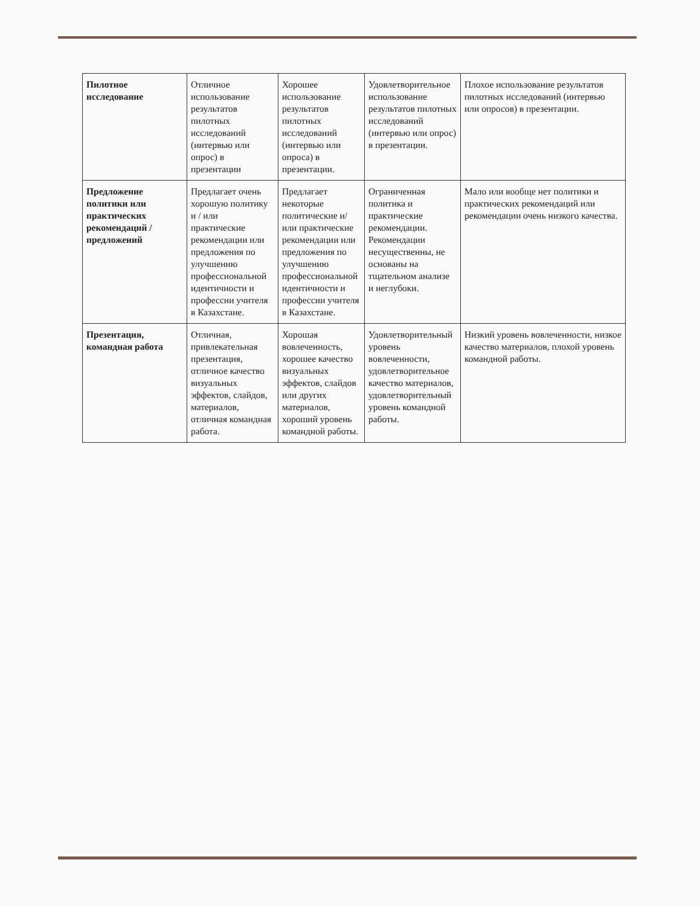| Пилотное исследование | Отличное использование результатов пилотных исследований (интервью или опрос) в презентации | Хорошее использование результатов пилотных исследований (интервью или опроса) в презентации. | Удовлетворительное использование результатов пилотных исследований (интервью или опрос) в презентации. | Плохое использование результатов пилотных исследований (интервью или опросов) в презентации. |
| Предложение политики или практических рекомендаций /предложений | Предлагает очень хорошую политику и / или практические рекомендации или предложения по улучшению профессиональной идентичности и профессии учителя в Казахстане. | Предлагает некоторые политические и/или практические рекомендации или предложения по улучшению профессиональной идентичности и профессии учителя в Казахстане. | Ограниченная политика и практические рекомендации. Рекомендации несущественны, не основаны на тщательном анализе и неглубоки. | Мало или вообще нет политики и практических рекомендаций или рекомендации очень низкого качества. |
| Презентация, командная работа | Отличная, привлекательная презентация, отличное качество визуальных эффектов, слайдов, материалов, отличная командная работа. | Хорошая вовлеченность, хорошее качество визуальных эффектов, слайдов или других материалов, хороший уровень командной работы. | Удовлетворительный уровень вовлеченности, удовлетворительное качество материалов, удовлетворительный уровень командной работы. | Низкий уровень вовлеченности, низкое качество материалов, плохой уровень командной работы. |